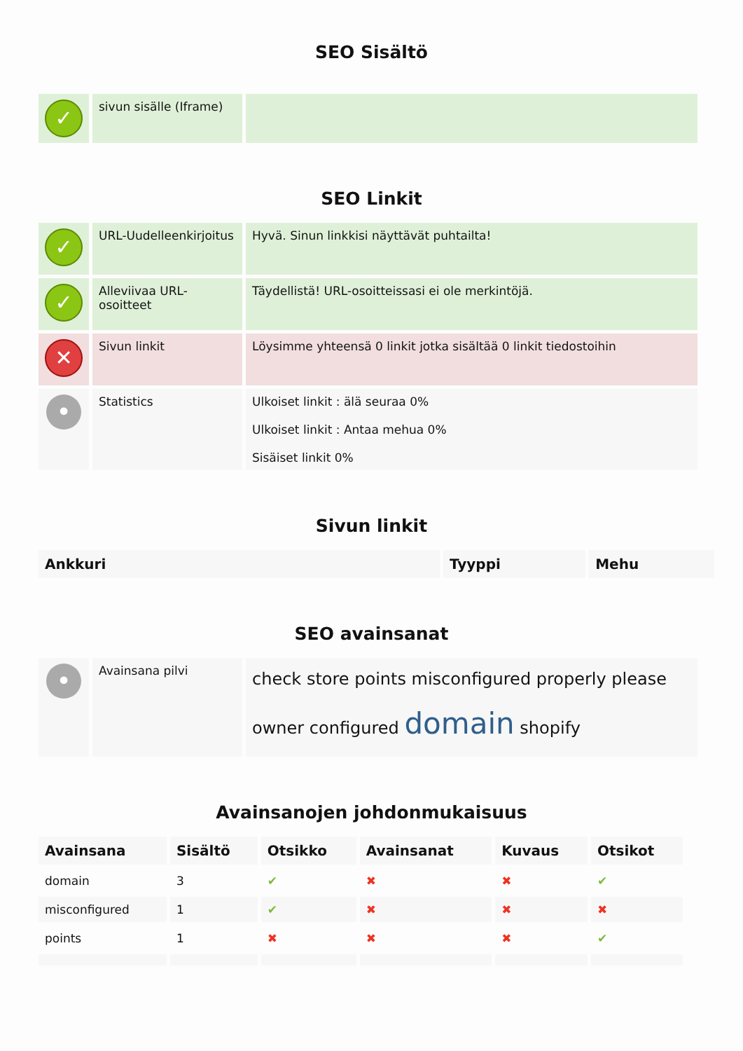SEO Sisältö
| ✓ | sivun sisälle (Iframe) | |
SEO Linkit
| ✓ | URL-Uudelleenkirjoitus | Hyvä. Sinun linkkisi näyttävät puhtailta! |
| ✓ | Alleviivaa URL-osoitteet | Täydellistä! URL-osoitteissasi ei ole merkintöjä. |
| ✕ | Sivun linkit | Löysimme yhteensä 0 linkit jotka sisältää 0 linkit tiedostoihin |
| • | Statistics | Ulkoiset linkit : älä seuraa 0% Ulkoiset linkit : Antaa mehua 0% Sisäiset linkit 0% |
Sivun linkit
| Ankkuri | Tyyppi | Mehu |
| --- | --- | --- |
SEO avainsanat
| • | Avainsana pilvi | check store points misconfigured properly please owner configured domain shopify |
Avainsanojen johdonmukaisuus
| Avainsana | Sisältö | Otsikko | Avainsanat | Kuvaus | Otsikot |
| --- | --- | --- | --- | --- | --- |
| domain | 3 | ✔ | ✖ | ✖ | ✔ |
| misconfigured | 1 | ✔ | ✖ | ✖ | ✖ |
| points | 1 | ✖ | ✖ | ✖ | ✔ |